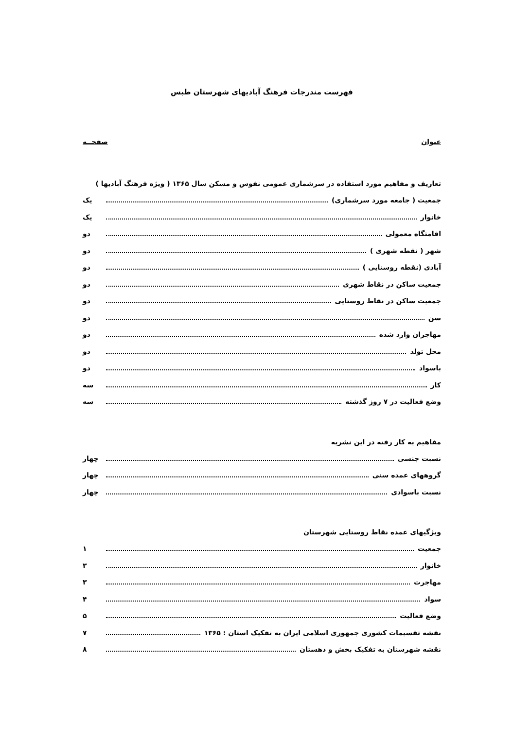فهرست مندرجات فرهنگ آبادیهای شهرستان طبس
عنوان صفحــه
تعاریف و مفاهیم مورد استفاده در سرشماری عمومی نفوس و مسکن سال ۱۳۶۵ ( ویژه فرهنگ آبادیها )
جمعیت ( جامعه مورد سرشماری) یک
خانوار یک
اقامتگاه معمولی دو
شهر ( نقطه شهری ) دو
آبادی (نقطه روستایی ) دو
جمعیت ساکن در نقاط شهری دو
جمعیت ساکن در نقاط روستایی دو
سن دو
مهاجران وارد شده دو
محل تولد دو
باسواد دو
کار سه
وضع فعالیت در ۷ روز گذشته سه
مفاهیم به کار رفته در این نشریه
نسبت جنسی چهار
گروههای عمده سنی چهار
نسبت باسوادی چهار
ویژگیهای عمده نقاط روستایی شهرستان
جمعیت ۱
خانوار ۳
مهاجرت ۳
سواد ۴
وضع فعالیت ۵
نقشه تقسیمات کشوری جمهوری اسلامی ایران به تفکیک استان : ۱۳۶۵ ۷
نقشه شهرستان به تفکیک بخش و دهستان ۸